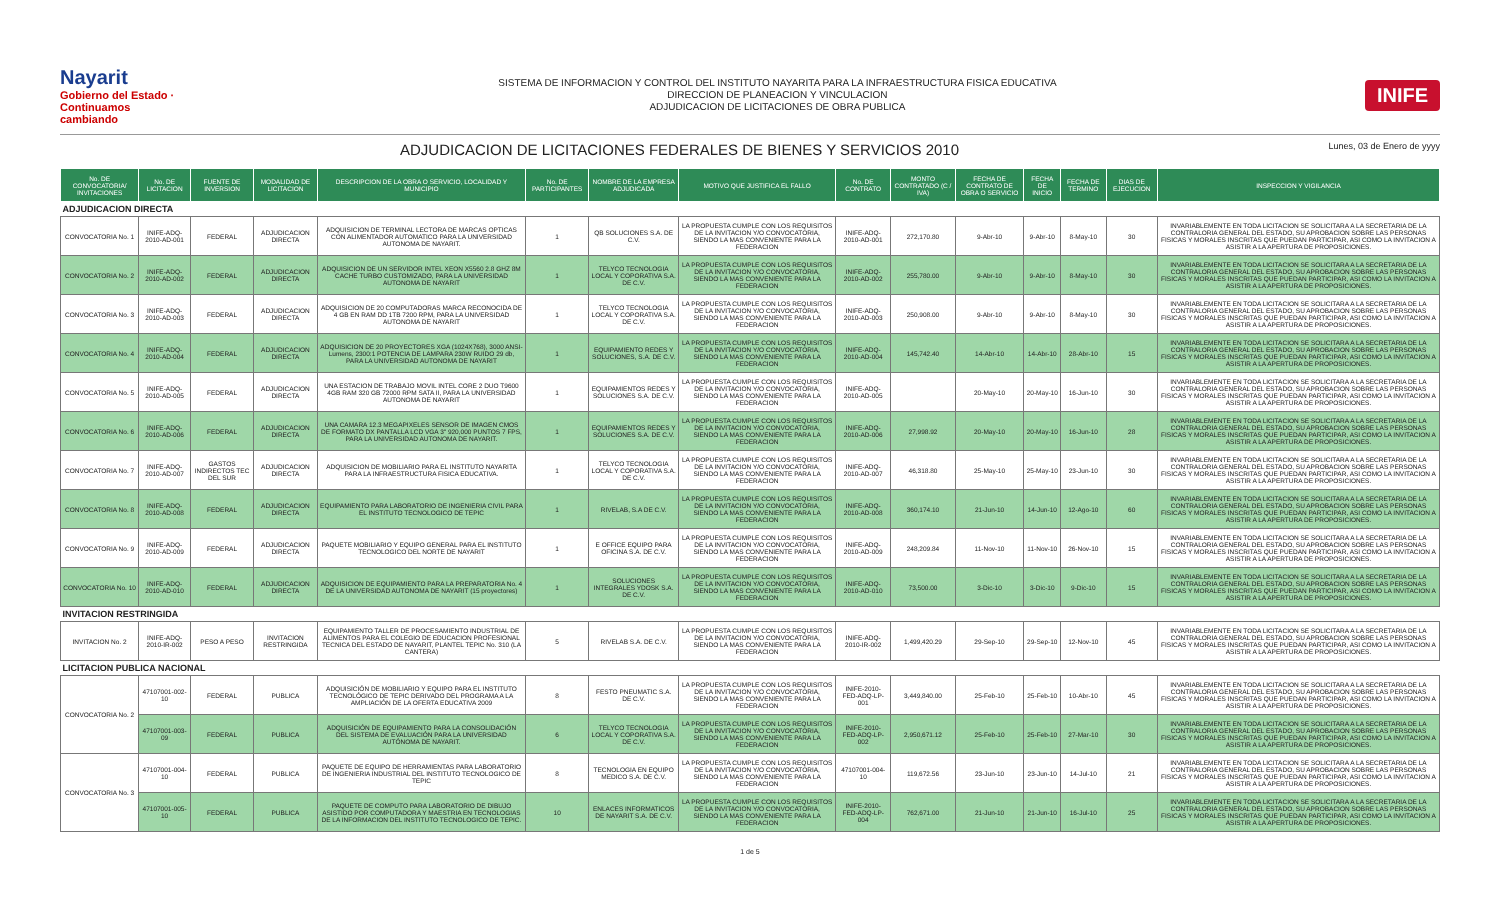Nayarit
Gobierno del Estado · Continuamos cambiando
SISTEMA DE INFORMACION Y CONTROL DEL INSTITUTO NAYARITA PARA LA INFRAESTRUCTURA FISICA EDUCATIVA
DIRECCION DE PLANEACION Y VINCULACION
ADJUDICACION DE LICITACIONES DE OBRA PUBLICA
INIFE
ADJUDICACION DE LICITACIONES FEDERALES DE BIENES Y SERVICIOS 2010
Lunes, 03 de Enero de yyyy
| No. DE CONVOCATORIA/ INVITACIONES | No. DE LICITACION | FUENTE DE INVERSION | MODALIDAD DE LICITACION | DESCRIPCION DE LA OBRA O SERVICIO, LOCALIDAD Y MUNICIPIO | No. DE PARTICIPANTES | NOMBRE DE LA EMPRESA ADJUDICADA | MOTIVO QUE JUSTIFICA EL FALLO | No. DE CONTRATO | MONTO CONTRATADO (C / IVA) | FECHA DE CONTRATO DE OBRA O SERVICIO | FECHA DE INICIO | FECHA DE TERMINO | DIAS DE EJECUCION | INSPECCION Y VIGILANCIA |
| --- | --- | --- | --- | --- | --- | --- | --- | --- | --- | --- | --- | --- | --- | --- |
| ADJUDICACION DIRECTA | | | | | | | | | | | | | | |
| CONVOCATORIA No. 1 | INIFE-ADQ-2010-AD-001 | FEDERAL | ADJUDICACION DIRECTA | ADQUISICION DE TERMINAL LECTORA DE MARCAS OPTICAS CON ALIMENTADOR AUTOMATICO PARA LA UNIVERSIDAD AUTONOMA DE NAYARIT. | 1 | QB SOLUCIONES S.A. DE C.V. | LA PROPUESTA CUMPLE CON LOS REQUISITOS DE LA INVITACION Y/O CONVOCATORIA, SIENDO LA MAS CONVENIENTE PARA LA FEDERACION | INIFE-ADQ-2010-AD-001 | 272,170.80 | 9-Abr-10 | 9-Abr-10 | 8-May-10 | 30 | INVARIABLEMENTE EN TODA LICITACION SE SOLICITARA A LA SECRETARIA DE LA CONTRALORIA GENERAL DEL ESTADO, SU APROBACION SOBRE LAS PERSONAS FISICAS Y MORALES INSCRITAS QUE PUEDAN PARTICIPAR, ASI COMO LA INVITACION A ASISTIR A LA APERTURA DE PROPOSICIONES. |
| CONVOCATORIA No. 2 | INIFE-ADQ-2010-AD-002 | FEDERAL | ADJUDICACION DIRECTA | ADQUISICION DE UN SERVIDOR INTEL XEON X5560 2.8 GHZ 8M CACHE TURBO CUSTOMIZADO, PARA LA UNIVERSIDAD AUTONOMA DE NAYARIT | 1 | TELYCO TECNOLOGIA LOCAL Y COPORATIVA S.A. DE C.V. | LA PROPUESTA CUMPLE CON LOS REQUISITOS DE LA INVITACION Y/O CONVOCATORIA, SIENDO LA MAS CONVENIENTE PARA LA FEDERACION | INIFE-ADQ-2010-AD-002 | 255,780.00 | 9-Abr-10 | 9-Abr-10 | 8-May-10 | 30 | INVARIABLEMENTE EN TODA LICITACION SE SOLICITARA A LA SECRETARIA DE LA CONTRALORIA GENERAL DEL ESTADO, SU APROBACION SOBRE LAS PERSONAS FISICAS Y MORALES INSCRITAS QUE PUEDAN PARTICIPAR, ASI COMO LA INVITACION A ASISTIR A LA APERTURA DE PROPOSICIONES. |
| CONVOCATORIA No. 3 | INIFE-ADQ-2010-AD-003 | FEDERAL | ADJUDICACION DIRECTA | ADQUISICION DE 20 COMPUTADORAS MARCA RECONOCIDA DE 4 GB EN RAM DD 1TB 7200 RPM, PARA LA UNIVERSIDAD AUTONOMA DE NAYARIT | 1 | TELYCO TECNOLOGIA LOCAL Y COPORATIVA S.A. DE C.V. | LA PROPUESTA CUMPLE CON LOS REQUISITOS DE LA INVITACION Y/O CONVOCATORIA, SIENDO LA MAS CONVENIENTE PARA LA FEDERACION | INIFE-ADQ-2010-AD-003 | 250,908.00 | 9-Abr-10 | 9-Abr-10 | 8-May-10 | 30 | INVARIABLEMENTE EN TODA LICITACION SE SOLICITARA A LA SECRETARIA DE LA CONTRALORIA GENERAL DEL ESTADO, SU APROBACION SOBRE LAS PERSONAS FISICAS Y MORALES INSCRITAS QUE PUEDAN PARTICIPAR, ASI COMO LA INVITACION A ASISTIR A LA APERTURA DE PROPOSICIONES. |
| CONVOCATORIA No. 4 | INIFE-ADQ-2010-AD-004 | FEDERAL | ADJUDICACION DIRECTA | ADQUISICION DE 20 PROYECTORES XGA (1024X768), 3000 ANSI-Lumens, 2300:1 POTENCIA DE LAMPARA 230W RUIDO 29 db, PARA LA UNIVERSIDAD AUTONOMA DE NAYARIT | 1 | EQUIPAMIENTO REDES Y SOLUCIONES, S.A. DE C.V. | LA PROPUESTA CUMPLE CON LOS REQUISITOS DE LA INVITACION Y/O CONVOCATORIA, SIENDO LA MAS CONVENIENTE PARA LA FEDERACION | INIFE-ADQ-2010-AD-004 | 145,742.40 | 14-Abr-10 | 14-Abr-10 | 28-Abr-10 | 15 | INVARIABLEMENTE EN TODA LICITACION SE SOLICITARA A LA SECRETARIA DE LA CONTRALORIA GENERAL DEL ESTADO, SU APROBACION SOBRE LAS PERSONAS FISICAS Y MORALES INSCRITAS QUE PUEDAN PARTICIPAR, ASI COMO LA INVITACION A ASISTIR A LA APERTURA DE PROPOSICIONES. |
| CONVOCATORIA No. 5 | INIFE-ADQ-2010-AD-005 | FEDERAL | ADJUDICACION DIRECTA | UNA ESTACION DE TRABAJO MOVIL INTEL CORE 2 DUO T9600 4GB RAM 320 GB 72000 RPM SATA II, PARA LA UNIVERSIDAD AUTONOMA DE NAYARIT | 1 | EQUIPAMIENTOS REDES Y SOLUCIONES S.A. DE C.V. | LA PROPUESTA CUMPLE CON LOS REQUISITOS DE LA INVITACION Y/O CONVOCATORIA, SIENDO LA MAS CONVENIENTE PARA LA FEDERACION | INIFE-ADQ-2010-AD-005 | | 20-May-10 | 20-May-10 | 16-Jun-10 | 30 | INVARIABLEMENTE EN TODA LICITACION SE SOLICITARA A LA SECRETARIA DE LA CONTRALORIA GENERAL DEL ESTADO, SU APROBACION SOBRE LAS PERSONAS FISICAS Y MORALES INSCRITAS QUE PUEDAN PARTICIPAR, ASI COMO LA INVITACION A ASISTIR A LA APERTURA DE PROPOSICIONES. |
| CONVOCATORIA No. 6 | INIFE-ADQ-2010-AD-006 | FEDERAL | ADJUDICACION DIRECTA | UNA CAMARA 12.3 MEGAPIXELES SENSOR DE IMAGEN CMOS DE FORMATO DX PANTALLA LCD VGA 3" 920,000 PUNTOS 7 FPS, PARA LA UNIVERSIDAD AUTONOMA DE NAYARIT. | 1 | EQUIPAMIENTOS REDES Y SOLUCIONES S.A. DE C.V. | LA PROPUESTA CUMPLE CON LOS REQUISITOS DE LA INVITACION Y/O CONVOCATORIA, SIENDO LA MAS CONVENIENTE PARA LA FEDERACION | INIFE-ADQ-2010-AD-006 | 27,998.92 | 20-May-10 | 20-May-10 | 16-Jun-10 | 28 | INVARIABLEMENTE EN TODA LICITACION SE SOLICITARA A LA SECRETARIA DE LA CONTRALORIA GENERAL DEL ESTADO, SU APROBACION SOBRE LAS PERSONAS FISICAS Y MORALES INSCRITAS QUE PUEDAN PARTICIPAR, ASI COMO LA INVITACION A ASISTIR A LA APERTURA DE PROPOSICIONES. |
| CONVOCATORIA No. 7 | INIFE-ADQ-2010-AD-007 | GASTOS INDIRECTOS TEC DEL SUR | ADJUDICACION DIRECTA | ADQUISICION DE MOBILIARIO PARA EL INSTITUTO NAYARITA PARA LA INFRAESTRUCTURA FISICA EDUCATIVA. | 1 | TELYCO TECNOLOGIA LOCAL Y COPORATIVA S.A. DE C.V. | LA PROPUESTA CUMPLE CON LOS REQUISITOS DE LA INVITACION Y/O CONVOCATORIA, SIENDO LA MAS CONVENIENTE PARA LA FEDERACION | INIFE-ADQ-2010-AD-007 | 46,318.80 | 25-May-10 | 25-May-10 | 23-Jun-10 | 30 | INVARIABLEMENTE EN TODA LICITACION SE SOLICITARA A LA SECRETARIA DE LA CONTRALORIA GENERAL DEL ESTADO, SU APROBACION SOBRE LAS PERSONAS FISICAS Y MORALES INSCRITAS QUE PUEDAN PARTICIPAR, ASI COMO LA INVITACION A ASISTIR A LA APERTURA DE PROPOSICIONES. |
| CONVOCATORIA No. 8 | INIFE-ADQ-2010-AD-008 | FEDERAL | ADJUDICACION DIRECTA | EQUIPAMIENTO PARA LABORATORIO DE INGENIERIA CIVIL PARA EL INSTITUTO TECNOLOGICO DE TEPIC | 1 | RIVELAB, S.A DE C.V. | LA PROPUESTA CUMPLE CON LOS REQUISITOS DE LA INVITACION Y/O CONVOCATORIA, SIENDO LA MAS CONVENIENTE PARA LA FEDERACION | INIFE-ADQ-2010-AD-008 | 360,174.10 | 21-Jun-10 | 14-Jun-10 | 12-Ago-10 | 60 | INVARIABLEMENTE EN TODA LICITACION SE SOLICITARA A LA SECRETARIA DE LA CONTRALORIA GENERAL DEL ESTADO, SU APROBACION SOBRE LAS PERSONAS FISICAS Y MORALES INSCRITAS QUE PUEDAN PARTICIPAR, ASI COMO LA INVITACION A ASISTIR A LA APERTURA DE PROPOSICIONES. |
| CONVOCATORIA No. 9 | INIFE-ADQ-2010-AD-009 | FEDERAL | ADJUDICACION DIRECTA | PAQUETE MOBILIARIO Y EQUIPO GENERAL PARA EL INSTITUTO TECNOLOGICO DEL NORTE DE NAYARIT | 1 | E OFFICE EQUIPO PARA OFICINA S.A. DE C.V. | LA PROPUESTA CUMPLE CON LOS REQUISITOS DE LA INVITACION Y/O CONVOCATORIA, SIENDO LA MAS CONVENIENTE PARA LA FEDERACION | INIFE-ADQ-2010-AD-009 | 248,209.84 | 11-Nov-10 | 11-Nov-10 | 26-Nov-10 | 15 | INVARIABLEMENTE EN TODA LICITACION SE SOLICITARA A LA SECRETARIA DE LA CONTRALORIA GENERAL DEL ESTADO, SU APROBACION SOBRE LAS PERSONAS FISICAS Y MORALES INSCRITAS QUE PUEDAN PARTICIPAR, ASI COMO LA INVITACION A ASISTIR A LA APERTURA DE PROPOSICIONES. |
| CONVOCATORIA No. 10 | INIFE-ADQ-2010-AD-010 | FEDERAL | ADJUDICACION DIRECTA | ADQUISICION DE EQUIPAMIENTO PARA LA PREPARATORIA No. 4 DE LA UNIVERSIDAD AUTONOMA DE NAYARIT (15 proyectores) | 1 | SOLUCIONES INTEGRALES YDOSK S.A. DE C.V. | LA PROPUESTA CUMPLE CON LOS REQUISITOS DE LA INVITACION Y/O CONVOCATORIA, SIENDO LA MAS CONVENIENTE PARA LA FEDERACION | INIFE-ADQ-2010-AD-010 | 73,500.00 | 3-Dic-10 | 3-Dic-10 | 9-Dic-10 | 15 | INVARIABLEMENTE EN TODA LICITACION SE SOLICITARA A LA SECRETARIA DE LA CONTRALORIA GENERAL DEL ESTADO, SU APROBACION SOBRE LAS PERSONAS FISICAS Y MORALES INSCRITAS QUE PUEDAN PARTICIPAR, ASI COMO LA INVITACION A ASISTIR A LA APERTURA DE PROPOSICIONES. |
| INVITACION RESTRINGIDA | | | | | | | | | | | | | | |
| INVITACION No. 2 | INIFE-ADQ-2010-IR-002 | PESO A PESO | INVITACION RESTRINGIDA | EQUIPAMIENTO TALLER DE PROCESAMIENTO INDUSTRIAL DE ALIMENTOS PARA EL COLEGIO DE EDUCACION PROFESIONAL TECNICA DEL ESTADO DE NAYARIT, PLANTEL TEPIC No. 310 (LA CANTERA) | 5 | RIVELAB S.A. DE C.V. | LA PROPUESTA CUMPLE CON LOS REQUISITOS DE LA INVITACION Y/O CONVOCATORIA, SIENDO LA MAS CONVENIENTE PARA LA FEDERACION | INIFE-ADQ-2010-IR-002 | 1,499,420.29 | 29-Sep-10 | 29-Sep-10 | 12-Nov-10 | 45 | INVARIABLEMENTE EN TODA LICITACION SE SOLICITARA A LA SECRETARIA DE LA CONTRALORIA GENERAL DEL ESTADO, SU APROBACION SOBRE LAS PERSONAS FISICAS Y MORALES INSCRITAS QUE PUEDAN PARTICIPAR, ASI COMO LA INVITACION A ASISTIR A LA APERTURA DE PROPOSICIONES. |
| LICITACION PUBLICA NACIONAL | | | | | | | | | | | | | | |
| CONVOCATORIA No. 2 | 47107001-002-10 | FEDERAL | PUBLICA | ADQUISICIÓN DE MOBILIARIO Y EQUIPO PARA EL INSTITUTO TECNOLÓGICO DE TEPIC DERIVADO DEL PROGRAMA A LA AMPLIACIÓN DE LA OFERTA EDUCATIVA 2009 | 8 | FESTO PNEUMATIC S.A. DE C.V. | LA PROPUESTA CUMPLE CON LOS REQUISITOS DE LA INVITACION Y/O CONVOCATORIA, SIENDO LA MAS CONVENIENTE PARA LA FEDERACION | INIFE-2010-FED-ADQ-LP-001 | 3,449,840.00 | 25-Feb-10 | 25-Feb-10 | 10-Abr-10 | 45 | INVARIABLEMENTE EN TODA LICITACION SE SOLICITARA A LA SECRETARIA DE LA CONTRALORIA GENERAL DEL ESTADO, SU APROBACION SOBRE LAS PERSONAS FISICAS Y MORALES INSCRITAS QUE PUEDAN PARTICIPAR, ASI COMO LA INVITACION A ASISTIR A LA APERTURA DE PROPOSICIONES. |
| | 47107001-003-09 | FEDERAL | PUBLICA | ADQUISICIÓN DE EQUIPAMIENTO PARA LA CONSOLIDACIÓN DEL SISTEMA DE EVALUACIÓN PARA LA UNIVERSIDAD AUTÓNOMA DE NAYARIT. | 6 | TELYCO TECNOLOGIA LOCAL Y COPORATIVA S.A. DE C.V. | LA PROPUESTA CUMPLE CON LOS REQUISITOS DE LA INVITACION Y/O CONVOCATORIA, SIENDO LA MAS CONVENIENTE PARA LA FEDERACION | INIFE-2010-FED-ADQ-LP-002 | 2,950,671.12 | 25-Feb-10 | 25-Feb-10 | 27-Mar-10 | 30 | INVARIABLEMENTE EN TODA LICITACION SE SOLICITARA A LA SECRETARIA DE LA CONTRALORIA GENERAL DEL ESTADO, SU APROBACION SOBRE LAS PERSONAS FISICAS Y MORALES INSCRITAS QUE PUEDAN PARTICIPAR, ASI COMO LA INVITACION A ASISTIR A LA APERTURA DE PROPOSICIONES. |
| CONVOCATORIA No. 3 | 47107001-004-10 | FEDERAL | PUBLICA | PAQUETE DE EQUIPO DE HERRAMIENTAS PARA LABORATORIO DE INGENIERIA INDUSTRIAL DEL INSTITUTO TECNOLOGICO DE TEPIC | 8 | TECNOLOGIA EN EQUIPO MEDICO S.A. DE C.V. | LA PROPUESTA CUMPLE CON LOS REQUISITOS DE LA INVITACION Y/O CONVOCATORIA, SIENDO LA MAS CONVENIENTE PARA LA FEDERACION | 47107001-004-10 | 119,672.56 | 23-Jun-10 | 23-Jun-10 | 14-Jul-10 | 21 | INVARIABLEMENTE EN TODA LICITACION SE SOLICITARA A LA SECRETARIA DE LA CONTRALORIA GENERAL DEL ESTADO, SU APROBACION SOBRE LAS PERSONAS FISICAS Y MORALES INSCRITAS QUE PUEDAN PARTICIPAR, ASI COMO LA INVITACION A ASISTIR A LA APERTURA DE PROPOSICIONES. |
| | 47107001-005-10 | FEDERAL | PUBLICA | PAQUETE DE COMPUTO PARA LABORATORIO DE DIBUJO ASISTIDO POR COMPUTADORA Y MAESTRIA EN TECNOLOGIAS DE LA INFORMACION DEL INSTITUTO TECNOLOGICO DE TEPIC. | 10 | ENLACES INFORMATICOS DE NAYARIT S.A. DE C.V. | LA PROPUESTA CUMPLE CON LOS REQUISITOS DE LA INVITACION Y/O CONVOCATORIA, SIENDO LA MAS CONVENIENTE PARA LA FEDERACION | INIFE-2010-FED-ADQ-LP-004 | 762,671.00 | 21-Jun-10 | 21-Jun-10 | 16-Jul-10 | 25 | INVARIABLEMENTE EN TODA LICITACION SE SOLICITARA A LA SECRETARIA DE LA CONTRALORIA GENERAL DEL ESTADO, SU APROBACION SOBRE LAS PERSONAS FISICAS Y MORALES INSCRITAS QUE PUEDAN PARTICIPAR, ASI COMO LA INVITACION A ASISTIR A LA APERTURA DE PROPOSICIONES. |
1 de 5